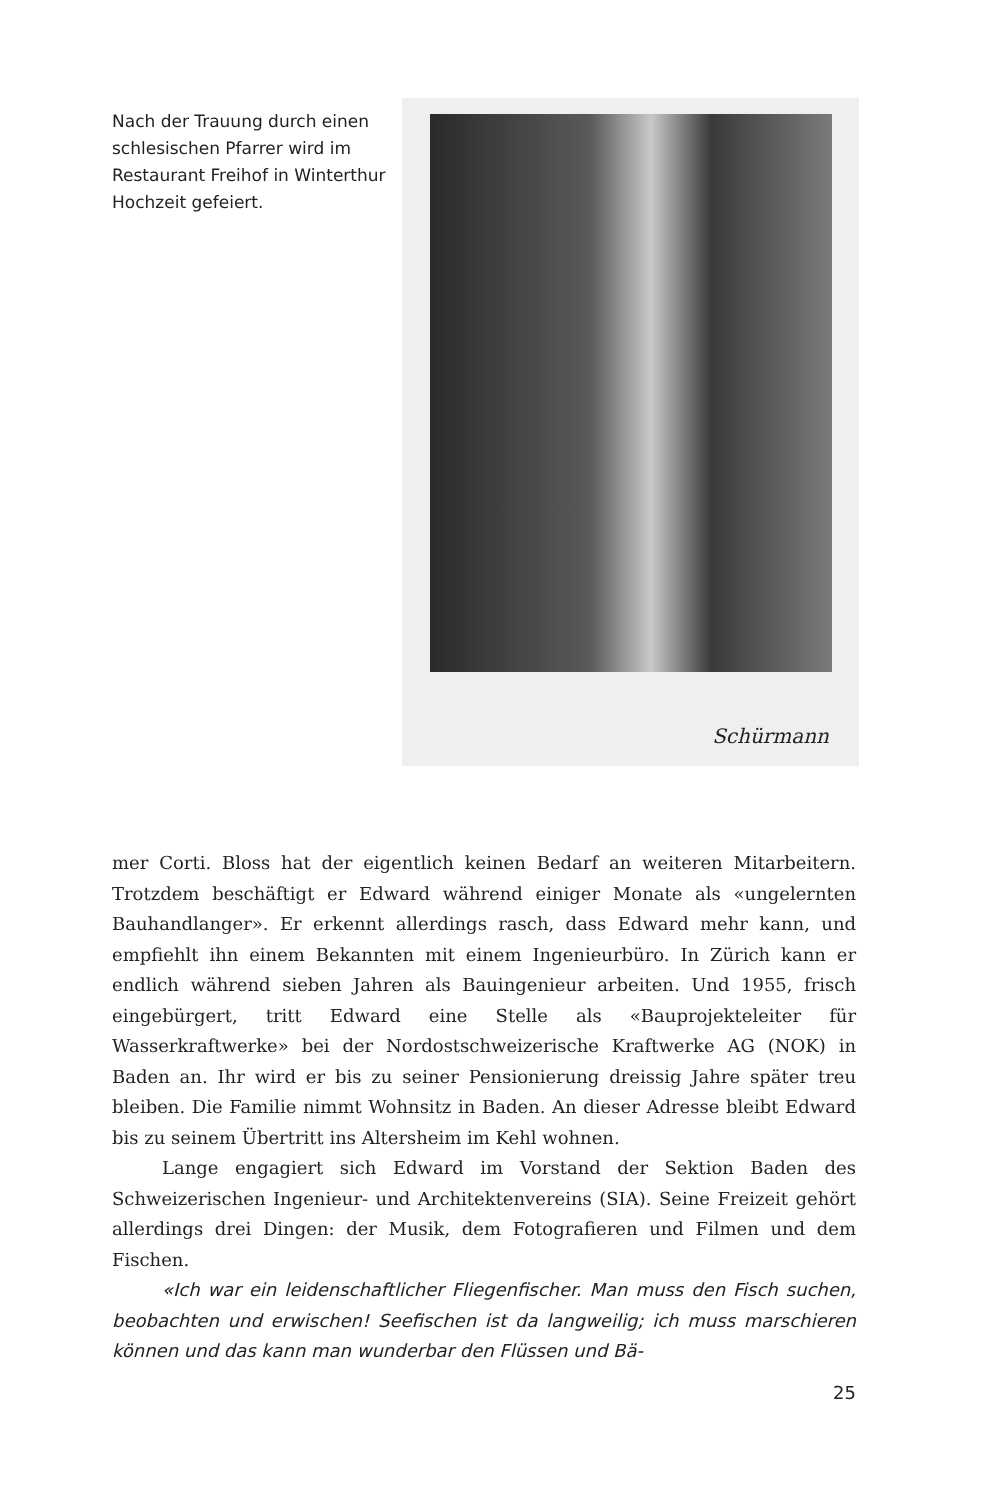Nach der Trauung durch einen schlesischen Pfarrer wird im Restaurant Freihof in Winterthur Hochzeit gefeiert.
Schürmann
mer Corti. Bloss hat der eigentlich keinen Bedarf an weiteren Mitarbeitern. Trotzdem beschäftigt er Edward während einiger Monate als «ungelernten Bauhandlanger». Er erkennt allerdings rasch, dass Edward mehr kann, und empfiehlt ihn einem Bekannten mit einem Ingenieurbüro. In Zürich kann er endlich während sieben Jahren als Bauingenieur arbeiten. Und 1955, frisch eingebürgert, tritt Edward eine Stelle als «Bauprojekteleiter für Wasserkraftwerke» bei der Nordostschweizerische Kraftwerke AG (NOK) in Baden an. Ihr wird er bis zu seiner Pensionierung dreissig Jahre später treu bleiben. Die Familie nimmt Wohnsitz in Baden. An dieser Adresse bleibt Edward bis zu seinem Übertritt ins Altersheim im Kehl wohnen.
Lange engagiert sich Edward im Vorstand der Sektion Baden des Schweizerischen Ingenieur- und Architektenvereins (SIA). Seine Freizeit gehört allerdings drei Dingen: der Musik, dem Fotografieren und Filmen und dem Fischen.
«Ich war ein leidenschaftlicher Fliegenfischer. Man muss den Fisch suchen, beobachten und erwischen! Seefischen ist da langweilig; ich muss marschieren können und das kann man wunderbar den Flüssen und Bä-
25